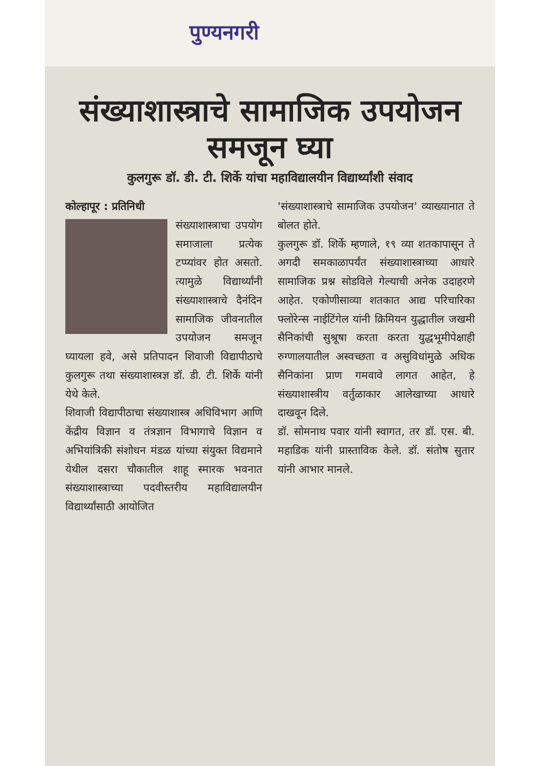पुण्यनगरी
संख्याशास्त्राचे सामाजिक उपयोजन समजून घ्या
कुलगुरू डॉ. डी. टी. शिर्के यांचा महाविद्यालयीन विद्यार्थ्यांशी संवाद
कोल्हापूर : प्रतिनिधी
संख्याशास्त्राचा उपयोग समाजाला प्रत्येक टप्प्यांवर होत असतो. त्यामुळे विद्यार्थ्यांनी संख्याशास्त्राचे दैनंदिन सामाजिक जीवनातील उपयोजन समजून घ्यायला हवे, असे प्रतिपादन शिवाजी विद्यापीठाचे कुलगुरू तथा संख्याशास्त्रज्ञ डॉ. डी. टी. शिर्के यांनी येथे केले.
शिवाजी विद्यापीठाचा संख्याशास्त्र अधिविभाग आणि केंद्रीय विज्ञान व तंत्रज्ञान विभागाचे विज्ञान व अभियांत्रिकी संशोधन मंडळ यांच्या संयुक्त विद्यमाने येथील दसरा चौकातील शाहू स्मारक भवनात संख्याशास्त्राच्या पदवीस्तरीय महाविद्यालयीन विद्यार्थ्यांसाठी आयोजित
'संख्याशास्त्राचे सामाजिक उपयोजन' व्याख्यानात ते बोलत होते.
कुलगुरू डॉ. शिर्के म्हणाले, १९ व्या शतकापासून ते अगदी समकाळापर्यंत संख्याशास्त्राच्या आधारे सामाजिक प्रश्न सोडविले गेल्याची अनेक उदाहरणे आहेत. एकोणीसाव्या शतकात आद्य परिचारिका फ्लोरेन्स नाईटिंगेल यांनी क्रिमियन युद्धातील जखमी सैनिकांची सुश्रूषा करता करता युद्धभूमीपेक्षाही रुग्णालयातील अस्वच्छता व असुविधांमुळे अधिक सैनिकांना प्राण गमवावे लागत आहेत, हे संख्याशास्त्रीय वर्तुळाकार आलेखाच्या आधारे दाखवून दिले.
डॉ. सोमनाथ पवार यांनी स्वागत, तर डॉ. एस. बी. महाडिक यांनी प्रास्ताविक केले. डॉ. संतोष सुतार यांनी आभार मानले.